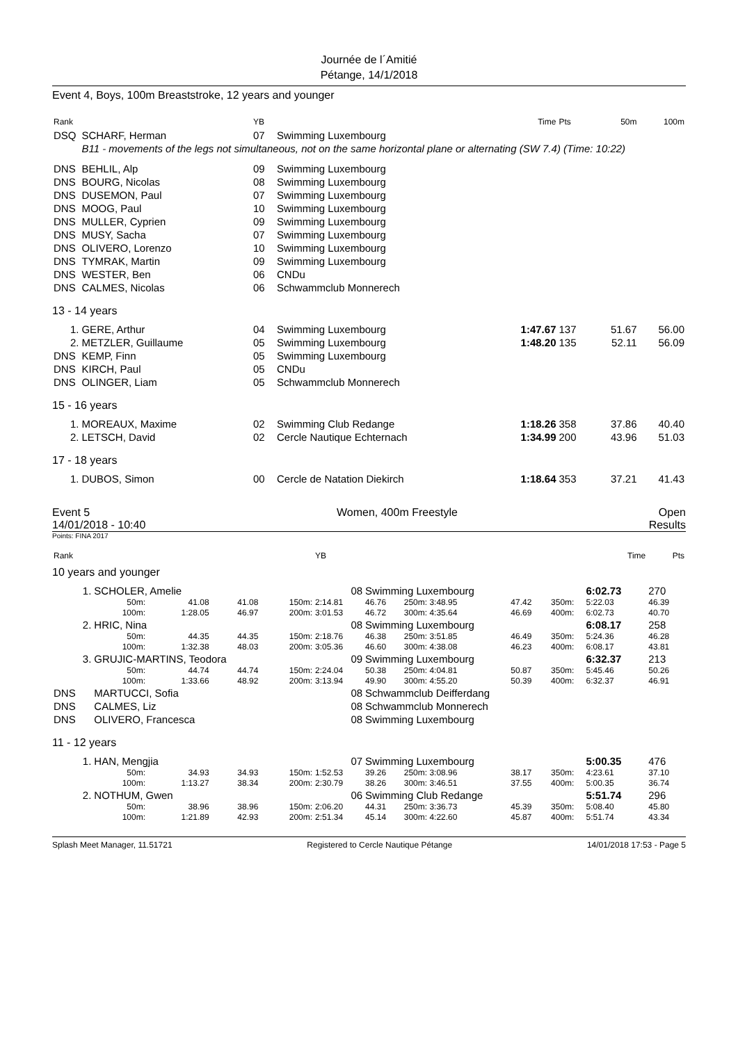Journée de l´Amitié
Pétange, 14/1/2018
Event 4, Boys, 100m Breaststroke, 12 years and younger
| Rank | | YB | | Time | Pts | 50m | 100m |
| --- | --- | --- | --- | --- | --- | --- | --- |
| DSQ | SCHARF, Herman | 07 | Swimming Luxembourg | | | | |
| | B11 - movements of the legs not simultaneous, not on the same horizontal plane or alternating (SW 7.4) (Time: 10:22) | | | | | | |
| DNS | BEHLIL, Alp | 09 | Swimming Luxembourg | | | | |
| DNS | BOURG, Nicolas | 08 | Swimming Luxembourg | | | | |
| DNS | DUSEMON, Paul | 07 | Swimming Luxembourg | | | | |
| DNS | MOOG, Paul | 10 | Swimming Luxembourg | | | | |
| DNS | MULLER, Cyprien | 09 | Swimming Luxembourg | | | | |
| DNS | MUSY, Sacha | 07 | Swimming Luxembourg | | | | |
| DNS | OLIVERO, Lorenzo | 10 | Swimming Luxembourg | | | | |
| DNS | TYMRAK, Martin | 09 | Swimming Luxembourg | | | | |
| DNS | WESTER, Ben | 06 | CNDu | | | | |
| DNS | CALMES, Nicolas | 06 | Schwammclub Monnerech | | | | |
| 13 - 14 years | | | | | | | |
| 1. | GERE, Arthur | 04 | Swimming Luxembourg | 1:47.67 | 137 | 51.67 | 56.00 |
| 2. | METZLER, Guillaume | 05 | Swimming Luxembourg | 1:48.20 | 135 | 52.11 | 56.09 |
| DNS | KEMP, Finn | 05 | Swimming Luxembourg | | | | |
| DNS | KIRCH, Paul | 05 | CNDu | | | | |
| DNS | OLINGER, Liam | 05 | Schwammclub Monnerech | | | | |
| 15 - 16 years | | | | | | | |
| 1. | MOREAUX, Maxime | 02 | Swimming Club Redange | 1:18.26 | 358 | 37.86 | 40.40 |
| 2. | LETSCH, David | 02 | Cercle Nautique Echternach | 1:34.99 | 200 | 43.96 | 51.03 |
| 17 - 18 years | | | | | | | |
| 1. | DUBOS, Simon | 00 | Cercle de Natation Diekirch | 1:18.64 | 353 | 37.21 | 41.43 |
Event 5
14/01/2018 - 10:40
Women, 400m Freestyle Open
Results
Points: FINA 2017
| Rank | | | | | YB | | | | | | | Time | Pts |
| --- | --- | --- | --- | --- | --- | --- | --- | --- | --- | --- | --- | --- | --- |
| 10 years and younger | | | | | | | | | | | | | |
| 1. | SCHOLER, Amelie | | | | 08 | Swimming Luxembourg | | | | | | 6:02.73 | 270 |
| | 50m: | 41.08 | 41.08 | 150m: | 2:14.81 | 46.76 | 250m: 3:48.95 | 47.42 | 350m: | | | 5:22.03 | 46.39 |
| | 100m: | 1:28.05 | 46.97 | 200m: | 3:01.53 | 46.72 | 300m: 4:35.64 | 46.69 | 400m: | | | 6:02.73 | 40.70 |
| 2. | HRIC, Nina | | | | 08 | Swimming Luxembourg | | | | | | 6:08.17 | 258 |
| | 50m: | 44.35 | 44.35 | 150m: | 2:18.76 | 46.38 | 250m: 3:51.85 | 46.49 | 350m: | | | 5:24.36 | 46.28 |
| | 100m: | 1:32.38 | 48.03 | 200m: | 3:05.36 | 46.60 | 300m: 4:38.08 | 46.23 | 400m: | | | 6:08.17 | 43.81 |
| 3. | GRUJIC-MARTINS, Teodora | | | | 09 | Swimming Luxembourg | | | | | | 6:32.37 | 213 |
| | 50m: | 44.74 | 44.74 | 150m: | 2:24.04 | 50.38 | 250m: 4:04.81 | 50.87 | 350m: | | | 5:45.46 | 50.26 |
| | 100m: | 1:33.66 | 48.92 | 200m: | 3:13.94 | 49.90 | 300m: 4:55.20 | 50.39 | 400m: | | | 6:32.37 | 46.91 |
| DNS | MARTUCCI, Sofia | | | | 08 | Schwammclub Deifferdang | | | | | | | |
| DNS | CALMES, Liz | | | | 08 | Schwammclub Monnerech | | | | | | | |
| DNS | OLIVERO, Francesca | | | | 08 | Swimming Luxembourg | | | | | | | |
| 11 - 12 years | | | | | | | | | | | | | |
| 1. | HAN, Mengjia | | | | 07 | Swimming Luxembourg | | | | | | 5:00.35 | 476 |
| | 50m: | 34.93 | 34.93 | 150m: | 1:52.53 | 39.26 | 250m: 3:08.96 | 38.17 | 350m: | | | 4:23.61 | 37.10 |
| | 100m: | 1:13.27 | 38.34 | 200m: | 2:30.79 | 38.26 | 300m: 3:46.51 | 37.55 | 400m: | | | 5:00.35 | 36.74 |
| 2. | NOTHUM, Gwen | | | | 06 | Swimming Club Redange | | | | | | 5:51.74 | 296 |
| | 50m: | 38.96 | 38.96 | 150m: | 2:06.20 | 44.31 | 250m: 3:36.73 | 45.39 | 350m: | | | 5:08.40 | 45.80 |
| | 100m: | 1:21.89 | 42.93 | 200m: | 2:51.34 | 45.14 | 300m: 4:22.60 | 45.87 | 400m: | | | 5:51.74 | 43.34 |
Splash Meet Manager, 11.51721 Registered to Cercle Nautique Pétange 14/01/2018 17:53 - Page 5